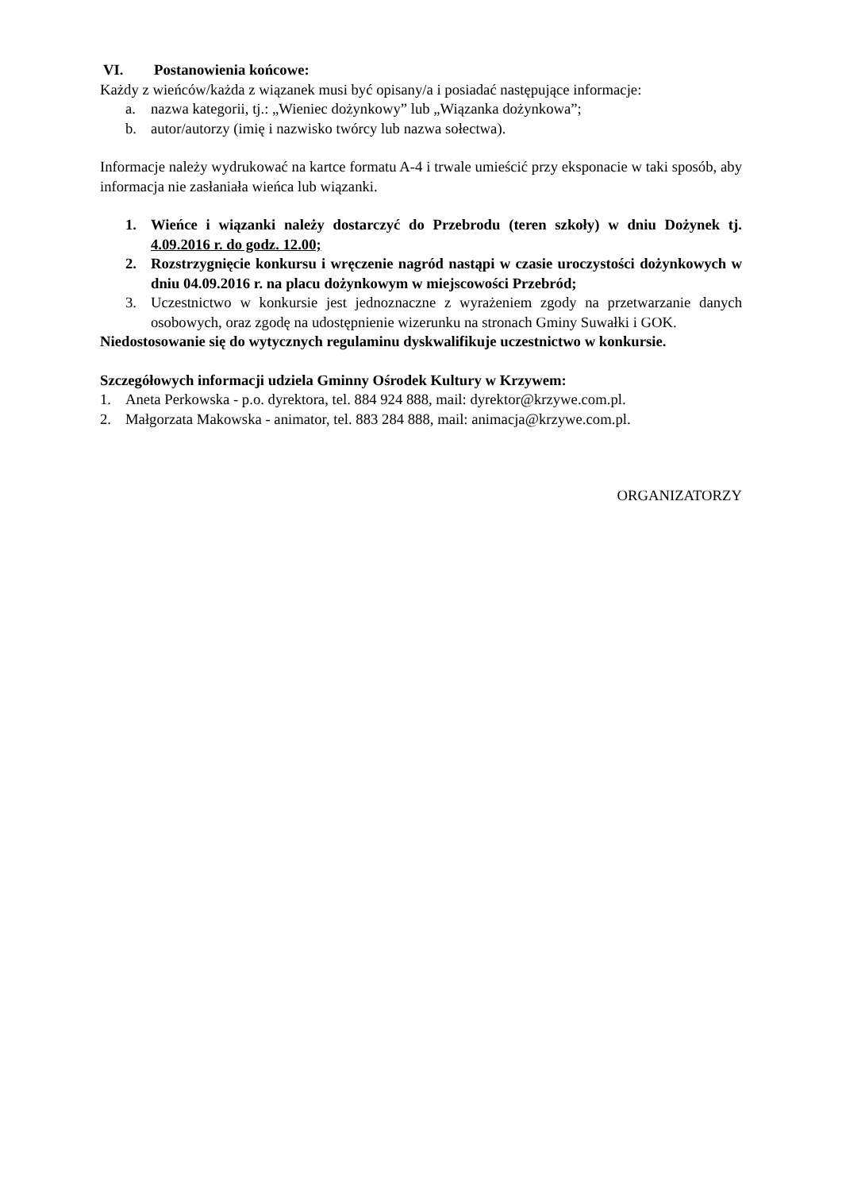VI. Postanowienia końcowe:
Każdy z wieńców/każda z wiązanek musi być opisany/a i posiadać następujące informacje:
a. nazwa kategorii, tj.: „Wieniec dożynkowy” lub „Wiązanka dożynkowa”;
b. autor/autorzy (imię i nazwisko twórcy lub nazwa sołectwa).
Informacje należy wydrukować na kartce formatu A-4 i trwale umieścić przy eksponacie w taki sposób, aby informacja nie zasłaniała wieńca lub wiązanki.
1. Wieńce i wiązanki należy dostarczyć do Przebrodu (teren szkoły) w dniu Dożynek tj. 4.09.2016 r. do godz. 12.00;
2. Rozstrzygnięcie konkursu i wręczenie nagród nastąpi w czasie uroczystości dożynkowych w dniu 04.09.2016 r. na placu dożynkowym w miejscowości Przebród;
3. Uczestnictwo w konkursie jest jednoznaczne z wyrażeniem zgody na przetwarzanie danych osobowych, oraz zgodę na udostępnienie wizerunku na stronach Gminy Suwałki i GOK.
Niedostosowanie się do wytycznych regulaminu dyskwalifikuje uczestnictwo w konkursie.
Szczegółowych informacji udziela Gminny Ośrodek Kultury w Krzywem:
1. Aneta Perkowska - p.o. dyrektora, tel. 884 924 888, mail: dyrektor@krzywe.com.pl.
2. Małgorzata Makowska - animator, tel. 883 284 888, mail: animacja@krzywe.com.pl.
ORGANIZATORZY